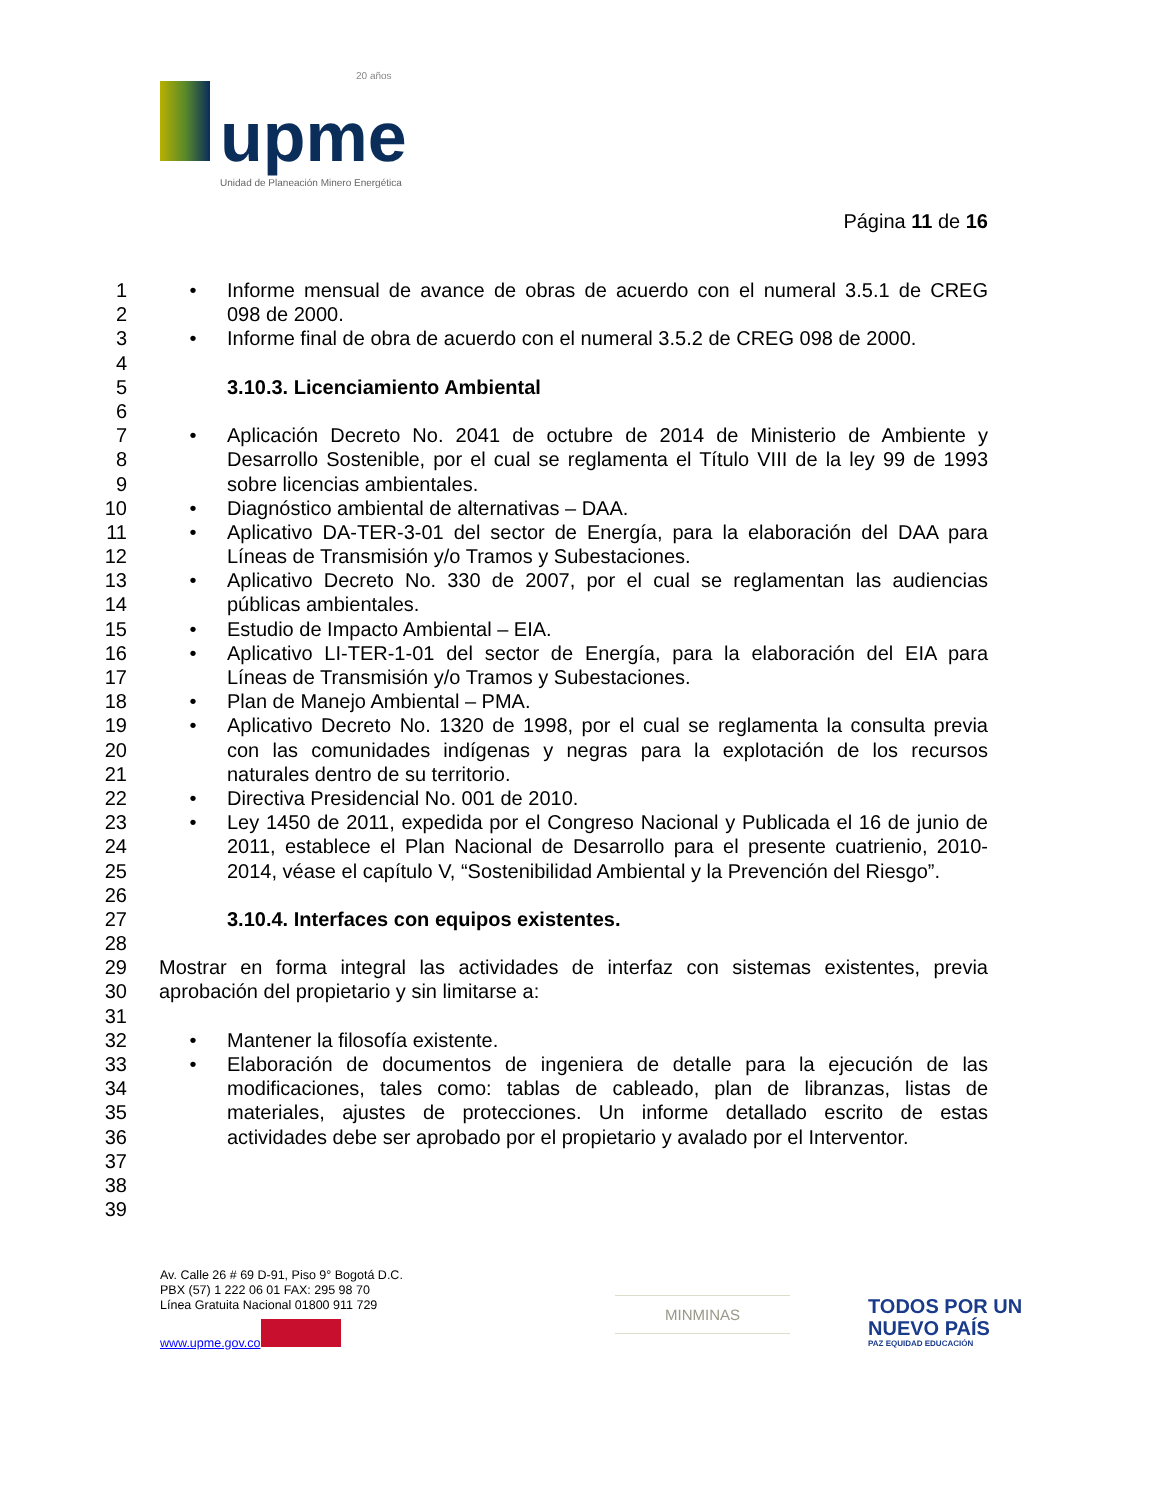20 años
upme
Unidad de Planeación Minero Energética
Página 11 de 16
1 • Informe mensual de avance de obras de acuerdo con el numeral 3.5.1 de CREG
2 098 de 2000.
3 • Informe final de obra de acuerdo con el numeral 3.5.2 de CREG 098 de 2000.
4
5 3.10.3. Licenciamiento Ambiental
6
7 • Aplicación Decreto No. 2041 de octubre de 2014 de Ministerio de Ambiente y
8 Desarrollo Sostenible, por el cual se reglamenta el Título VIII de la ley 99 de 1993
9 sobre licencias ambientales.
10 • Diagnóstico ambiental de alternativas – DAA.
11 • Aplicativo DA-TER-3-01 del sector de Energía, para la elaboración del DAA para
12 Líneas de Transmisión y/o Tramos y Subestaciones.
13 • Aplicativo Decreto No. 330 de 2007, por el cual se reglamentan las audiencias
14 públicas ambientales.
15 • Estudio de Impacto Ambiental – EIA.
16 • Aplicativo LI-TER-1-01 del sector de Energía, para la elaboración del EIA para
17 Líneas de Transmisión y/o Tramos y Subestaciones.
18 • Plan de Manejo Ambiental – PMA.
19 • Aplicativo Decreto No. 1320 de 1998, por el cual se reglamenta la consulta previa
20 con las comunidades indígenas y negras para la explotación de los recursos
21 naturales dentro de su territorio.
22 • Directiva Presidencial No. 001 de 2010.
23 • Ley 1450 de 2011, expedida por el Congreso Nacional y Publicada el 16 de junio de
24 2011, establece el Plan Nacional de Desarrollo para el presente cuatrienio, 2010-
25 2014, véase el capítulo V, “Sostenibilidad Ambiental y la Prevención del Riesgo”.
26
27 3.10.4. Interfaces con equipos existentes.
28
29 Mostrar en forma integral las actividades de interfaz con sistemas existentes, previa
30 aprobación del propietario y sin limitarse a:
31
32 • Mantener la filosofía existente.
33 • Elaboración de documentos de ingeniera de detalle para la ejecución de las
34 modificaciones, tales como: tablas de cableado, plan de libranzas, listas de
35 materiales, ajustes de protecciones. Un informe detallado escrito de estas
36 actividades debe ser aprobado por el propietario y avalado por el Interventor.
37
38
39
Av. Calle 26 # 69 D-91, Piso 9° Bogotá D.C.
PBX (57) 1 222 06 01 FAX: 295 98 70
Línea Gratuita Nacional 01800 911 729
www.upme.gov.co
MINMINAS
TODOS POR UN
NUEVO PAÍS
PAZ EQUIDAD EDUCACIÓN